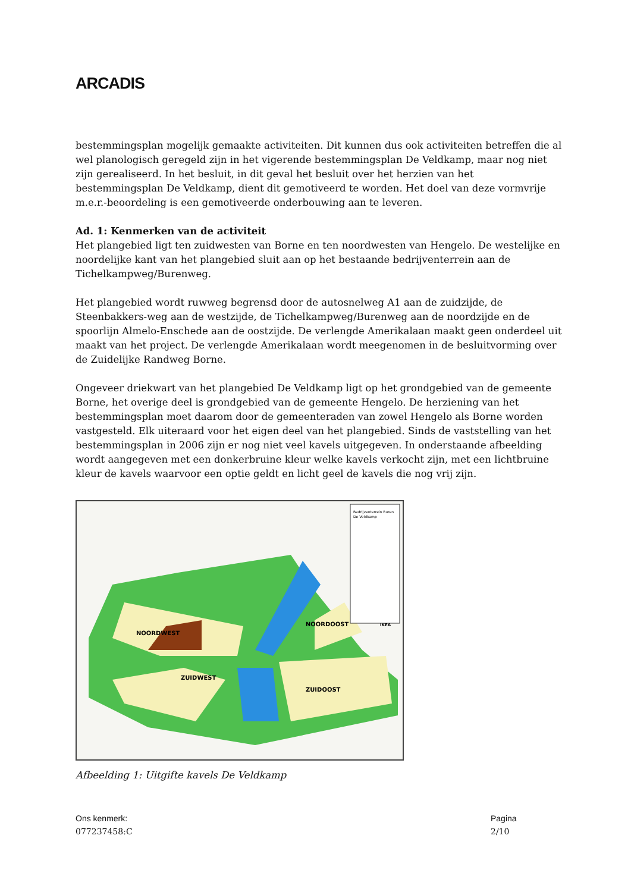ARCADIS
bestemmingsplan mogelijk gemaakte activiteiten. Dit kunnen dus ook activiteiten betreffen die al wel planologisch geregeld zijn in het vigerende bestemmingsplan De Veldkamp, maar nog niet zijn gerealiseerd. In het besluit, in dit geval het besluit over het herzien van het bestemmingsplan De Veldkamp, dient dit gemotiveerd te worden. Het doel van deze vormvrije m.e.r.-beoordeling is een gemotiveerde onderbouwing aan te leveren.
Ad. 1: Kenmerken van de activiteit
Het plangebied ligt ten zuidwesten van Borne en ten noordwesten van Hengelo. De westelijke en noordelijke kant van het plangebied sluit aan op het bestaande bedrijventerrein aan de Tichelkampweg/Burenweg.
Het plangebied wordt ruwweg begrensd door de autosnelweg A1 aan de zuidzijde, de Steenbakkers-weg aan de westzijde, de Tichelkampweg/Burenweg aan de noordzijde en de spoorlijn Almelo-Enschede aan de oostzijde. De verlengde Amerikalaan maakt geen onderdeel uit maakt van het project. De verlengde Amerikalaan wordt meegenomen in de besluitvorming over de Zuidelijke Randweg Borne.
Ongeveer driekwart van het plangebied De Veldkamp ligt op het grondgebied van de gemeente Borne, het overige deel is grondgebied van de gemeente Hengelo. De herziening van het bestemmingsplan moet daarom door de gemeenteraden van zowel Hengelo als Borne worden vastgesteld. Elk uiteraard voor het eigen deel van het plangebied. Sinds de vaststelling van het bestemmingsplan in 2006 zijn er nog niet veel kavels uitgegeven. In onderstaande afbeelding wordt aangegeven met een donkerbruine kleur welke kavels verkocht zijn, met een lichtbruine kleur de kavels waarvoor een optie geldt en licht geel de kavels die nog vrij zijn.
Bedrijventerrein Buren
De Veldkamp
NOORDWEST
NOORDOOST
ZUIDWEST
ZUIDOOST
IKEA
Afbeelding 1: Uitgifte kavels De Veldkamp
Ons kenmerk:
077237458:C
Pagina
2/10